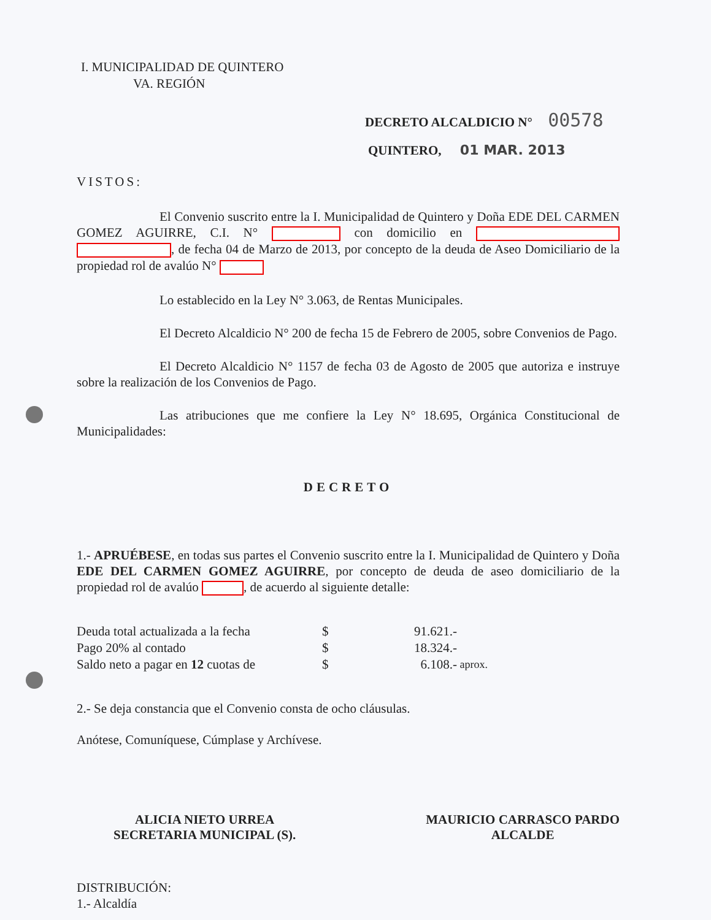I. MUNICIPALIDAD DE QUINTERO
VA. REGIÓN
DECRETO ALCALDICIO N° 00578
QUINTERO, 01 MAR. 2013
VISTOS:
El Convenio suscrito entre la I. Municipalidad de Quintero y Doña EDE DEL CARMEN GOMEZ AGUIRRE, C.I. N° con domicilio en , de fecha 04 de Marzo de 2013, por concepto de la deuda de Aseo Domiciliario de la propiedad rol de avalúo N°
Lo establecido en la Ley N° 3.063, de Rentas Municipales.
El Decreto Alcaldicio N° 200 de fecha 15 de Febrero de 2005, sobre Convenios de Pago.
El Decreto Alcaldicio N° 1157 de fecha 03 de Agosto de 2005 que autoriza e instruye sobre la realización de los Convenios de Pago.
Las atribuciones que me confiere la Ley N° 18.695, Orgánica Constitucional de Municipalidades:
DECRETO
1.- APRUÉBESE, en todas sus partes el Convenio suscrito entre la I. Municipalidad de Quintero y Doña EDE DEL CARMEN GOMEZ AGUIRRE, por concepto de deuda de aseo domiciliario de la propiedad rol de avalúo , de acuerdo al siguiente detalle:
| Deuda total actualizada a la fecha | $ | 91.621.- | |
| Pago 20% al contado | $ | 18.324.- | |
| Saldo neto a pagar en 12 cuotas de | $ | 6.108.- | aprox. |
2.- Se deja constancia que el Convenio consta de ocho cláusulas.
Anótese, Comuníquese, Cúmplase y Archívese.
ALICIA NIETO URREA
SECRETARIA MUNICIPAL (S).
MAURICIO CARRASCO PARDO
ALCALDE
DISTRIBUCIÓN:
1.- Alcaldía